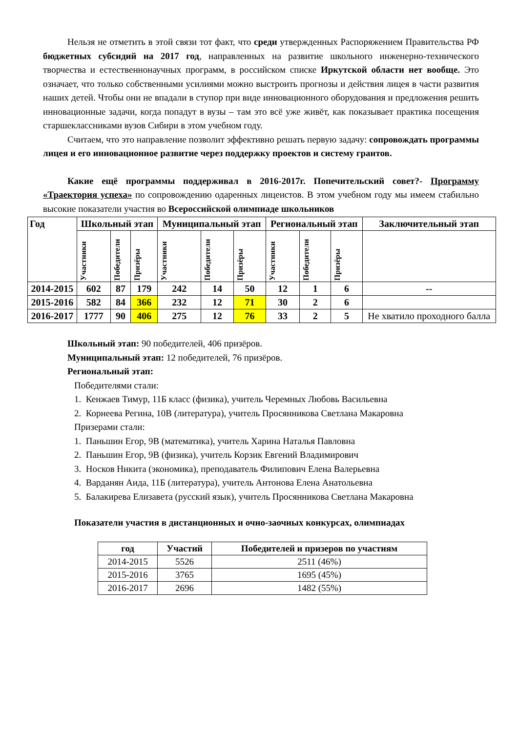Нельзя не отметить в этой связи тот факт, что среди утвержденных Распоряжением Правительства РФ бюджетных субсидий на 2017 год, направленных на развитие школьного инженерно-технического творчества и естественнонаучных программ, в российском списке Иркутской области нет вообще. Это означает, что только собственными усилиями можно выстроить прогнозы и действия лицея в части развития наших детей. Чтобы они не впадали в ступор при виде инновационного оборудования и предложения решить инновационные задачи, когда попадут в вузы – там это всё уже живёт, как показывает практика посещения старшеклассниками вузов Сибири в этом учебном году.
Считаем, что это направление позволит эффективно решать первую задачу: сопровождать программы лицея и его инновационное развитие через поддержку проектов и систему грантов.
Какие ещё программы поддерживал в 2016-2017г. Попечительский совет?- Программу «Траектория успеха» по сопровождению одаренных лицеистов. В этом учебном году мы имеем стабильно высокие показатели участия во Всероссийской олимпиаде школьников
| Год | Школьный этап | | | Муниципальный этап | | | Региональный этап | | | Заключительный этап |
| | Участники | Победители | Призёры | Участники | Победители | Призёры | Участники | Победители | Призёры | |
| 2014-2015 | 602 | 87 | 179 | 242 | 14 | 50 | 12 | 1 | 6 | -- |
| 2015-2016 | 582 | 84 | 366 | 232 | 12 | 71 | 30 | 2 | 6 | |
| 2016-2017 | 1777 | 90 | 406 | 275 | 12 | 76 | 33 | 2 | 5 | Не хватило проходного балла |
Школьный этап: 90 победителей, 406 призёров.
Муниципальный этап: 12 победителей, 76 призёров.
Региональный этап:
Победителями стали:
1. Кенжаев Тимур, 11Б класс (физика), учитель Черемных Любовь Васильевна
2. Корнеева Регина, 10В (литература), учитель Просянникова Светлана Макаровна
Призерами стали:
1. Паньшин Егор, 9В (математика), учитель Харина Наталья Павловна
2. Паньшин Егор, 9В (физика), учитель Корзик Евгений Владимирович
3. Носков Никита (экономика), преподаватель Филипович Елена Валерьевна
4. Варданян Аида, 11Б (литература), учитель Антонова Елена Анатольевна
5. Балакирева Елизавета (русский язык), учитель Просянникова Светлана Макаровна
Показатели участия в дистанционных и очно-заочных конкурсах, олимпиадах
| год | Участий | Победителей и призеров по участиям |
| --- | --- | --- |
| 2014-2015 | 5526 | 2511 (46%) |
| 2015-2016 | 3765 | 1695 (45%) |
| 2016-2017 | 2696 | 1482 (55%) |